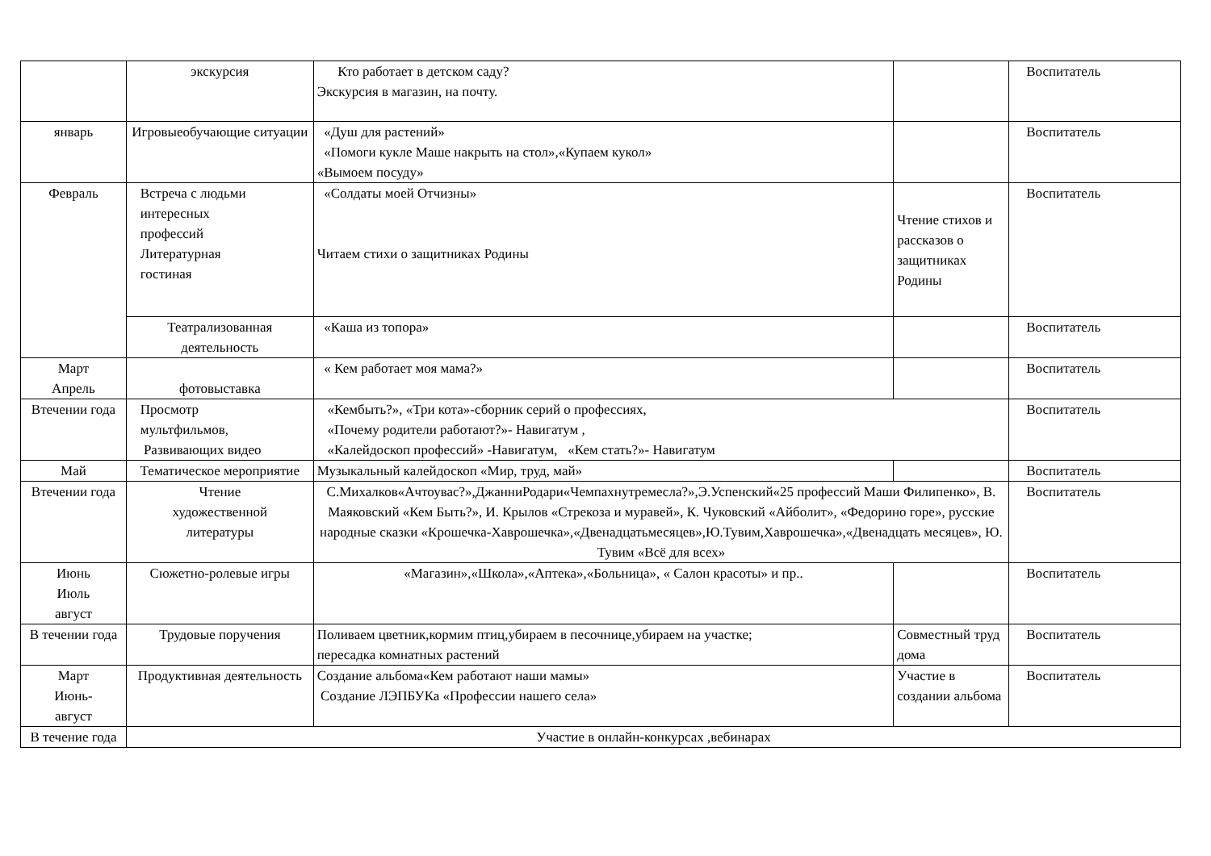| | экскурсия | Кто работает в детском саду? Экскурсия в магазин, на почту. | | Воспитатель |
| январь | Игровыеобучающие ситуации | «Душ для растений» «Помоги кукле Маше накрыть на стол»,«Купаем кукол» «Вымоем посуду» | | Воспитатель |
| Февраль | Встреча с людьми интересных профессий Литературная гостиная | «Солдаты моей Отчизны» Читаем стихи о защитниках Родины | Чтение стихов и рассказов о защитниках Родины | Воспитатель |
| | Театрализованная деятельность | «Каша из топора» | | Воспитатель |
| Март Апрель | фотовыставка | « Кем работает моя мама?» | | Воспитатель |
| Втечении года | Просмотр мультфильмов, Развивающих видео | «Кембыть?», «Три кота»-сборник серий о профессиях, «Почему родители работают?»- Навигатум , «Калейдоскоп профессий» -Навигатум, «Кем стать?»- Навигатум | | Воспитатель |
| Май | Тематическое мероприятие | Музыкальный калейдоскоп «Мир, труд, май» | | Воспитатель |
| Втечении года | Чтение художественной литературы | С.Михалков«Ачтоувас?»,ДжанниРодари«Чемпахнутремесла?»,Э.Успенский«25 профессий Маши Филипенко», В. Маяковский «Кем Быть?», И. Крылов «Стрекоза и муравей», К. Чуковский «Айболит», «Федорино горе», русские народные сказки «Крошечка-Хаврошечка»,«Двенадцатьмесяцев»,Ю.Тувим,Хаврошечка»,«Двенадцать месяцев», Ю. Тувим «Всё для всех» | | Воспитатель |
| Июнь Июль август | Сюжетно-ролевые игры | «Магазин»,«Школа»,«Аптека»,«Больница», « Салон красоты» и пр.. | | Воспитатель |
| В течении года | Трудовые поручения | Поливаем цветник,кормим птиц,убираем в песочнице,убираем на участке; пересадка комнатных растений | Совместный труд дома | Воспитатель |
| Март Июнь- август | Продуктивная деятельность | Создание альбома«Кем работают наши мамы» Создание ЛЭПБУКа «Профессии нашего села» | Участие в создании альбома | Воспитатель |
| В течение года | Участие в онлайн-конкурсах ,вебинарах | | | |